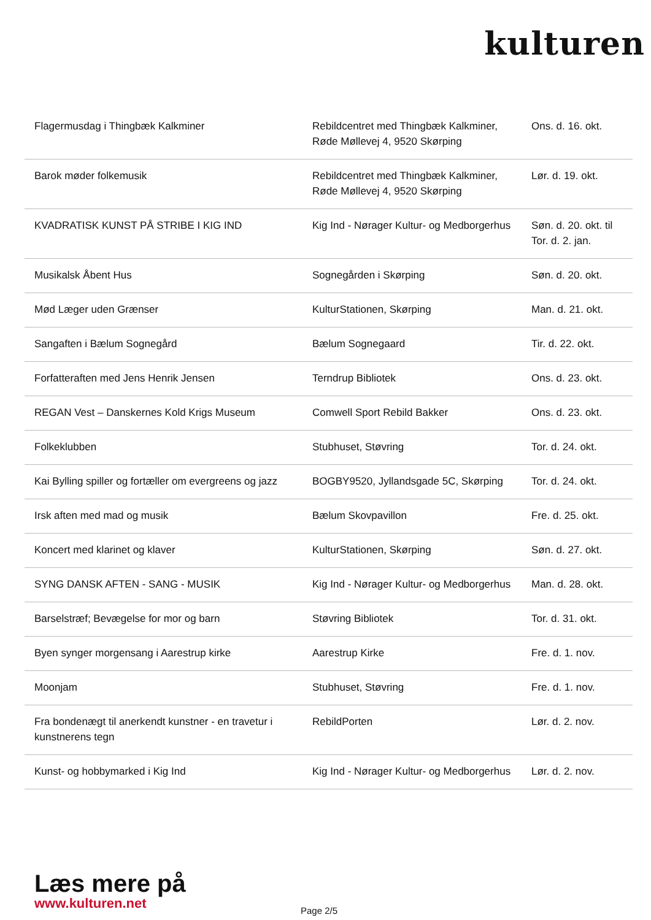kulturen
| Flagermusdag i Thingbæk Kalkminer | Rebildcentret med Thingbæk Kalkminer, Røde Møllevej 4, 9520 Skørping | Ons. d. 16. okt. |
| Barok møder folkemusik | Rebildcentret med Thingbæk Kalkminer, Røde Møllevej 4, 9520 Skørping | Lør. d. 19. okt. |
| KVADRATISK KUNST PÅ STRIBE I KIG IND | Kig Ind - Nørager Kultur- og Medborgerhus | Søn. d. 20. okt. til Tor. d. 2. jan. |
| Musikalsk Åbent Hus | Sognegården i Skørping | Søn. d. 20. okt. |
| Mød Læger uden Grænser | KulturStationen, Skørping | Man. d. 21. okt. |
| Sangaften i Bælum Sognegård | Bælum Sognegaard | Tir. d. 22. okt. |
| Forfatteraften med Jens Henrik Jensen | Terndrup Bibliotek | Ons. d. 23. okt. |
| REGAN Vest – Danskernes Kold Krigs Museum | Comwell Sport Rebild Bakker | Ons. d. 23. okt. |
| Folkeklubben | Stubhuset, Støvring | Tor. d. 24. okt. |
| Kai Bylling spiller og fortæller om evergreens og jazz | BOGBY9520, Jyllandsgade 5C, Skørping | Tor. d. 24. okt. |
| Irsk aften med mad og musik | Bælum Skovpavillon | Fre. d. 25. okt. |
| Koncert med klarinet og klaver | KulturStationen, Skørping | Søn. d. 27. okt. |
| SYNG DANSK AFTEN - SANG - MUSIK | Kig Ind - Nørager Kultur- og Medborgerhus | Man. d. 28. okt. |
| Barselstræf; Bevægelse for mor og barn | Støvring Bibliotek | Tor. d. 31. okt. |
| Byen synger morgensang i Aarestrup kirke | Aarestrup Kirke | Fre. d. 1. nov. |
| Moonjam | Stubhuset, Støvring | Fre. d. 1. nov. |
| Fra bondenægt til anerkendt kunstner - en travetur i kunstnerens tegn | RebildPorten | Lør. d. 2. nov. |
| Kunst- og hobbymarked i Kig Ind | Kig Ind - Nørager Kultur- og Medborgerhus | Lør. d. 2. nov. |
Læs mere på
www.kulturen.net
Page 2/5